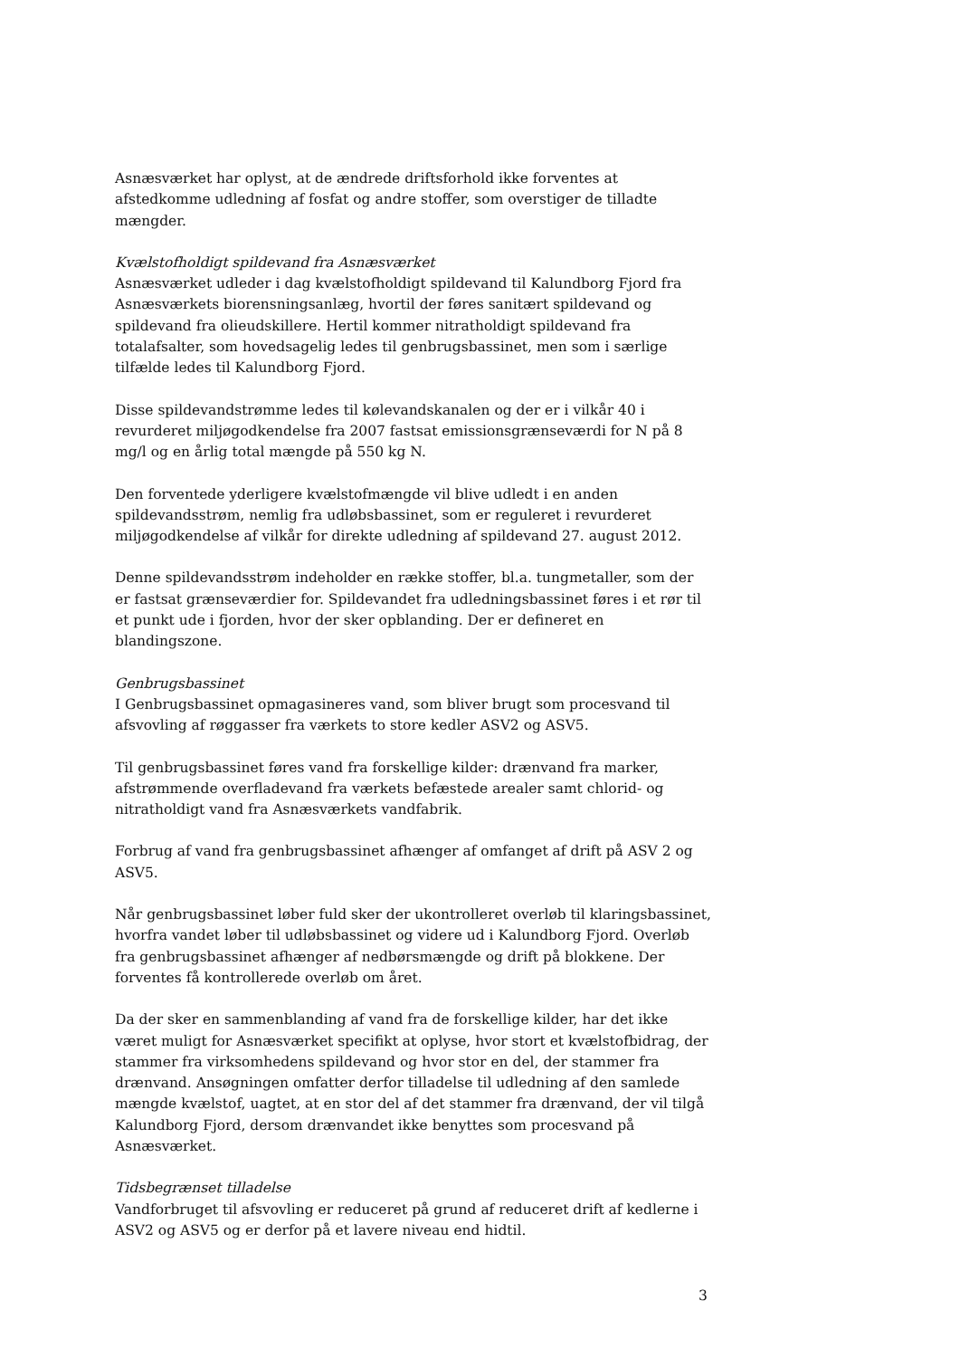Asnæsværket har oplyst, at de ændrede driftsforhold ikke forventes at afstedkomme udledning af fosfat og andre stoffer, som overstiger de tilladte mængder.
Kvælstofholdigt spildevand fra Asnæsværket
Asnæsværket udleder i dag kvælstofholdigt spildevand til Kalundborg Fjord fra Asnæsværkets biorensningsanlæg, hvortil der føres sanitært spildevand og spildevand fra olieudskillere. Hertil kommer nitratholdigt spildevand fra totalafsalter, som hovedsagelig ledes til genbrugsbassinet, men som i særlige tilfælde ledes til Kalundborg Fjord.
Disse spildevandstrømme ledes til kølevandskanalen og der er i vilkår 40 i revurderet miljøgodkendelse fra 2007 fastsat emissionsgrænseværdi for N på 8 mg/l og en årlig total mængde på 550 kg N.
Den forventede yderligere kvælstofmængde vil blive udledt i en anden spildevandsstrøm, nemlig fra udløbsbassinet, som er reguleret i revurderet miljøgodkendelse af vilkår for direkte udledning af spildevand 27. august 2012.
Denne spildevandsstrøm indeholder en række stoffer, bl.a. tungmetaller, som der er fastsat grænseværdier for. Spildevandet fra udledningsbassinet føres i et rør til et punkt ude i fjorden, hvor der sker opblanding. Der er defineret en blandingszone.
Genbrugsbassinet
I Genbrugsbassinet opmagasineres vand, som bliver brugt som procesvand til afsvovling af røggasser fra værkets to store kedler ASV2 og ASV5.
Til genbrugsbassinet føres vand fra forskellige kilder: drænvand fra marker, afstrømmende overfladevand fra værkets befæstede arealer samt chlorid- og nitratholdigt vand fra Asnæsværkets vandfabrik.
Forbrug af vand fra genbrugsbassinet afhænger af omfanget af drift på ASV 2 og ASV5.
Når genbrugsbassinet løber fuld sker der ukontrolleret overløb til klaringsbassinet, hvorfra vandet løber til udløbsbassinet og videre ud i Kalundborg Fjord. Overløb fra genbrugsbassinet afhænger af nedbørsmængde og drift på blokkene. Der forventes få kontrollerede overløb om året.
Da der sker en sammenblanding af vand fra de forskellige kilder, har det ikke været muligt for Asnæsværket specifikt at oplyse, hvor stort et kvælstofbidrag, der stammer fra virksomhedens spildevand og hvor stor en del, der stammer fra drænvand. Ansøgningen omfatter derfor tilladelse til udledning af den samlede mængde kvælstof, uagtet, at en stor del af det stammer fra drænvand, der vil tilgå Kalundborg Fjord, dersom drænvandet ikke benyttes som procesvand på Asnæsværket.
Tidsbegrænset tilladelse
Vandforbruget til afsvovling er reduceret på grund af reduceret drift af kedlerne i ASV2 og ASV5 og er derfor på et lavere niveau end hidtil.
3